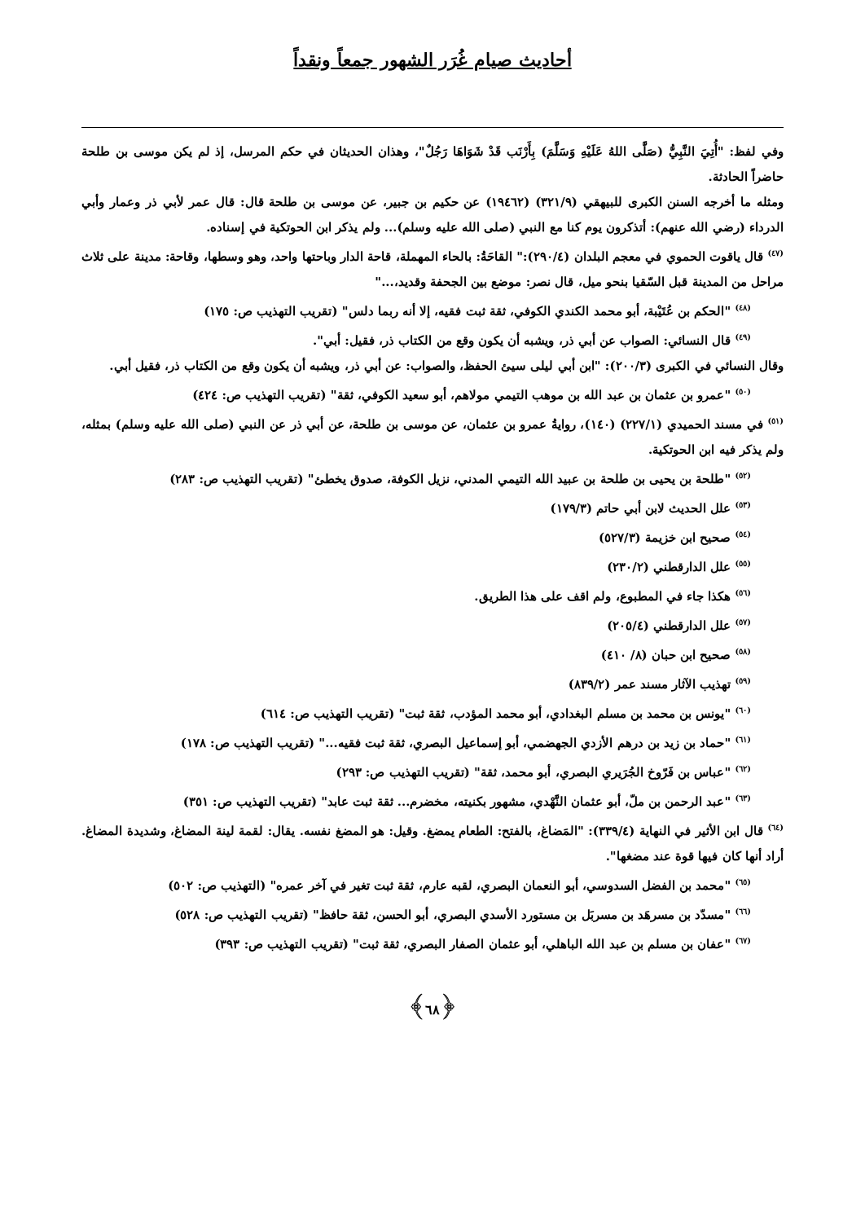أحاديث صيام غُرَر الشهور جمعاً ونقداً
وفي لفظ: "أُتِيَ النَّبِيُّ (صَلَّى اللهُ عَلَيْهِ وَسَلَّمَ) بِأَرْنَب قَدْ شَوَاهَا رَجُلٌ"، وهذان الحديثان في حكم المرسل، إذ لم يكن موسى بن طلحة حاضراً الحادثة.
ومثله ما أخرجه السنن الكبرى للبيهقي (٣٢١/٩) (١٩٤٦٢) عن حكيم بن جبير، عن موسى بن طلحة قال: قال عمر لأبي ذر وعمار وأبي الدرداء (رضي الله عنهم): أتذكرون يوم كنا مع النبي (صلى الله عليه وسلم)... ولم يذكر ابن الحوتكية في إسناده.
<sup>(٤٧)</sup> قال ياقوت الحموي في معجم البلدان (٢٩٠/٤):" القاحَةُ: بالحاء المهملة، قاحة الدار وباحتها واحد، وهو وسطها، وقاحة: مدينة على ثلاث مراحل من المدينة قبل السّقيا بنحو ميل، قال نصر: موضع بين الجحفة وقديد،..."
<sup>(٤٨)</sup> "الحكم بن عُتَيْبة، أبو محمد الكندي الكوفي، ثقة ثبت فقيه، إلا أنه ربما دلس" (تقريب التهذيب ص: ١٧٥)
<sup>(٤٩)</sup> قال النسائي: الصواب عن أبي ذر، ويشبه أن يكون وقع من الكتاب ذر، فقيل: أبي".
وقال النسائي في الكبرى (٢٠٠/٣): "ابن أبي ليلى سيئ الحفظ، والصواب: عن أبي ذر، ويشبه أن يكون وقع من الكتاب ذر، فقيل أبي.
<sup>(٥٠)</sup> "عمرو بن عثمان بن عبد الله بن موهب التيمي مولاهم، أبو سعيد الكوفي، ثقة" (تقريب التهذيب ص: ٤٢٤)
<sup>(٥١)</sup> في مسند الحميدي (٢٢٧/١) (١٤٠)، روايةُ عمرو بن عثمان، عن موسى بن طلحة، عن أبي ذر عن النبي (صلى الله عليه وسلم) بمثله، ولم يذكر فيه ابن الحوتكية.
<sup>(٥٢)</sup> "طلحة بن يحيى بن طلحة بن عبيد الله التيمي المدني، نزيل الكوفة، صدوق يخطئ" (تقريب التهذيب ص: ٢٨٣)
<sup>(٥٣)</sup> علل الحديث لابن أبي حاتم (١٧٩/٣)
<sup>(٥٤)</sup> صحيح ابن خزيمة (٥٢٧/٣)
<sup>(٥٥)</sup> علل الدارقطني (٢٣٠/٢)
<sup>(٥٦)</sup> هكذا جاء في المطبوع، ولم اقف على هذا الطريق.
<sup>(٥٧)</sup> علل الدارقطني (٢٠٥/٤)
<sup>(٥٨)</sup> صحيح ابن حبان (٨/ ٤١٠)
<sup>(٥٩)</sup> تهذيب الآثار مسند عمر (٨٣٩/٢)
<sup>(٦٠)</sup> "يونس بن محمد بن مسلم البغدادي، أبو محمد المؤدب، ثقة ثبت" (تقريب التهذيب ص: ٦١٤)
<sup>(٦١)</sup> "حماد بن زيد بن درهم الأزدي الجهضمي، أبو إسماعيل البصري، ثقة ثبت فقيه..." (تقريب التهذيب ص: ١٧٨)
<sup>(٦٢)</sup> "عباس بن فَرّوخ الجُرَيري البصري، أبو محمد، ثقة" (تقريب التهذيب ص: ٢٩٣)
<sup>(٦٣)</sup> "عبد الرحمن بن ملّ، أبو عثمان النَّهْدي، مشهور بكنيته، مخضرم... ثقة ثبت عابد" (تقريب التهذيب ص: ٣٥١)
<sup>(٦٤)</sup> قال ابن الأثير في النهاية (٣٣٩/٤): "المَضاغ، بالفتح: الطعام يمضغ. وقيل: هو المضغ نفسه. يقال: لقمة لينة المضاغ، وشديدة المضاغ. أراد أنها كان فيها قوة عند مضغها".
<sup>(٦٥)</sup> "محمد بن الفضل السدوسي، أبو النعمان البصري، لقبه عارم، ثقة ثبت تغير في آخر عمره" (التهذيب ص: ٥٠٢)
<sup>(٦٦)</sup> "مسدّد بن مسرهَد بن مسربَل بن مستورد الأسدي البصري، أبو الحسن، ثقة حافظ" (تقريب التهذيب ص: ٥٢٨)
<sup>(٦٧)</sup> "عفان بن مسلم بن عبد الله الباهلي، أبو عثمان الصفار البصري، ثقة ثبت" (تقريب التهذيب ص: ٣٩٣)
﴿٦٨﴾